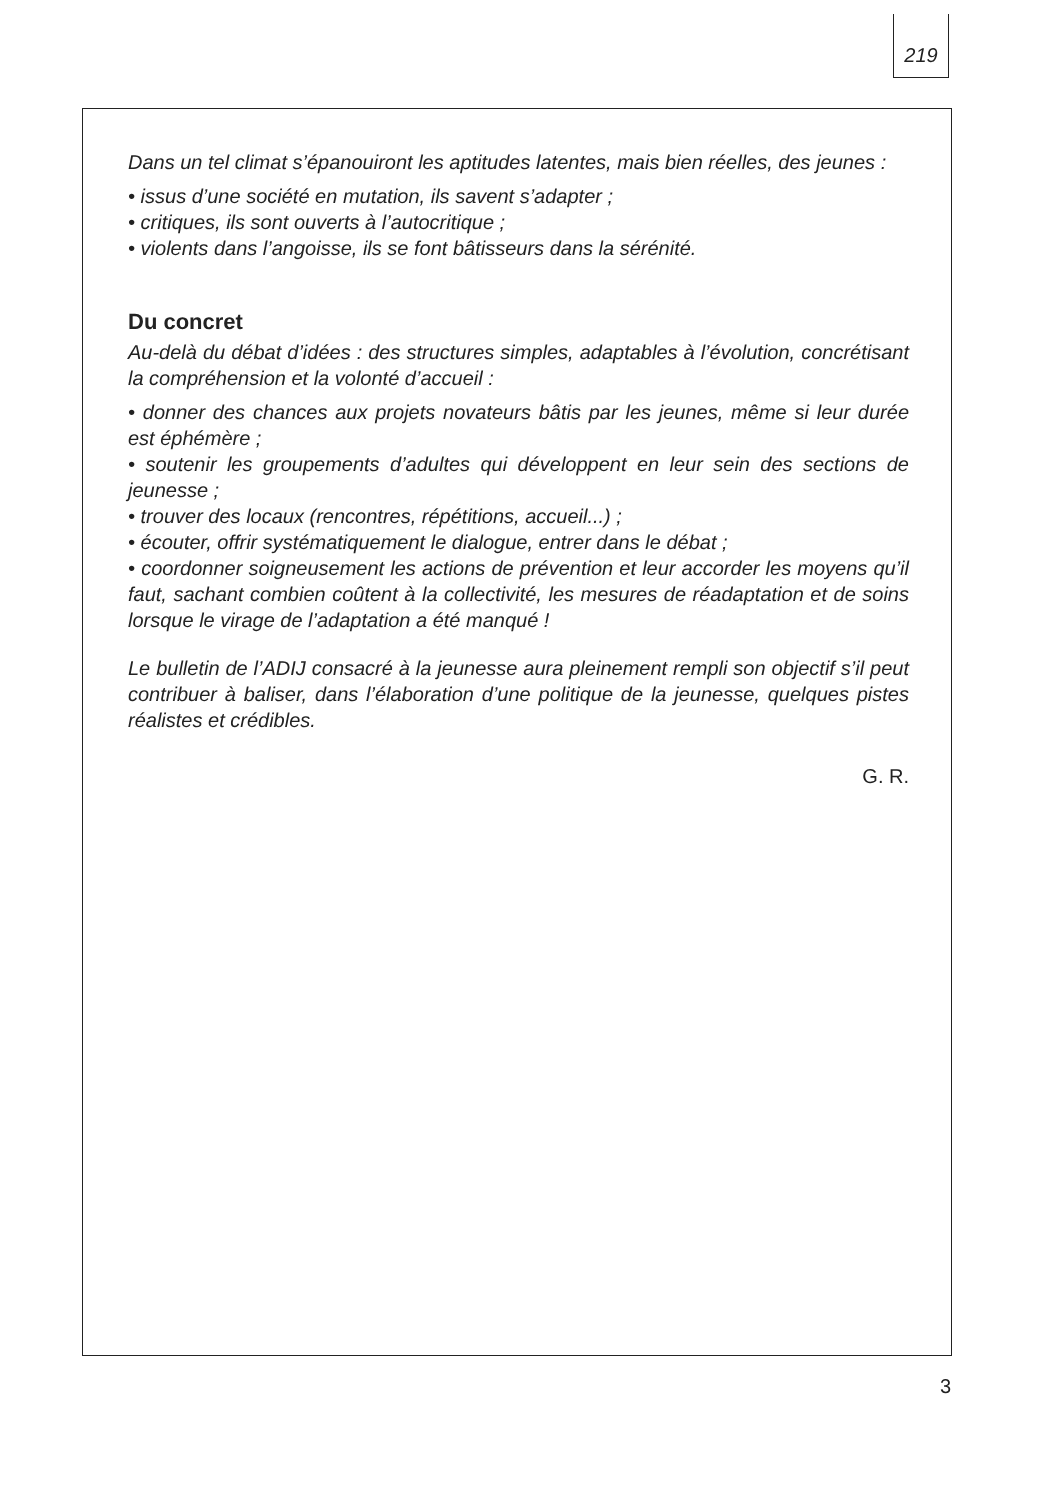219
Dans un tel climat s’épanouiront les aptitudes latentes, mais bien réelles, des jeunes :
• issus d’une société en mutation, ils savent s’adapter ;
• critiques, ils sont ouverts à l’autocritique ;
• violents dans l’angoisse, ils se font bâtisseurs dans la sérénité.
Du concret
Au-delà du débat d’idées : des structures simples, adaptables à l’évolution, concrétisant la compréhension et la volonté d’accueil :
• donner des chances aux projets novateurs bâtis par les jeunes, même si leur durée est éphémère ;
• soutenir les groupements d’adultes qui développent en leur sein des sections de jeunesse ;
• trouver des locaux (rencontres, répétitions, accueil...) ;
• écouter, offrir systématiquement le dialogue, entrer dans le débat ;
• coordonner soigneusement les actions de prévention et leur accorder les moyens qu’il faut, sachant combien coûtent à la collectivité, les mesures de réadaptation et de soins lorsque le virage de l’adaptation a été manqué !
Le bulletin de l’ADIJ consacré à la jeunesse aura pleinement rempli son objectif s’il peut contribuer à baliser, dans l’élaboration d’une politique de la jeunesse, quelques pistes réalistes et crédibles.
G. R.
3